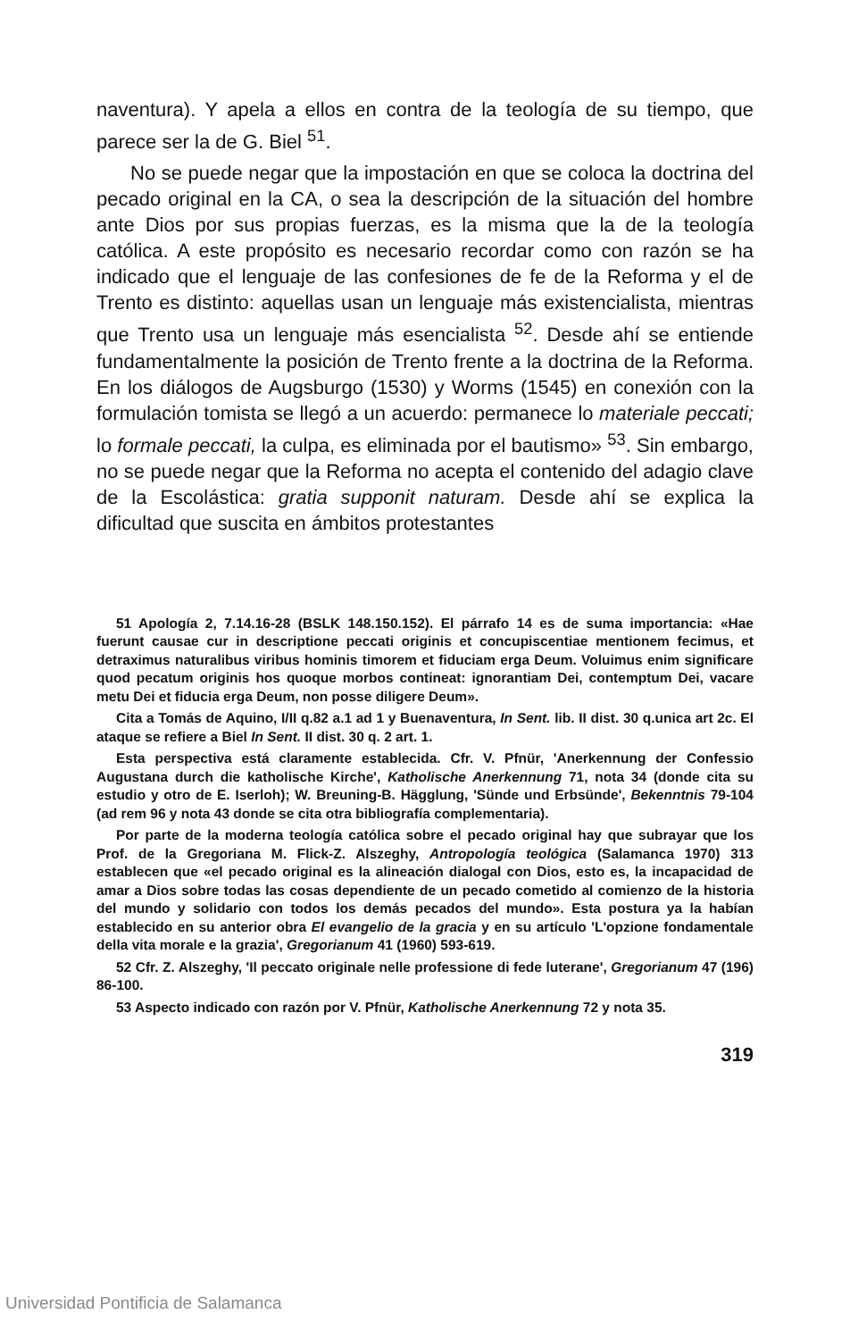naventura). Y apela a ellos en contra de la teología de su tiempo, que parece ser la de G. Biel <sup>51</sup>.
No se puede negar que la impostación en que se coloca la doctrina del pecado original en la CA, o sea la descripción de la situación del hombre ante Dios por sus propias fuerzas, es la misma que la de la teología católica. A este propósito es necesario recordar como con razón se ha indicado que el lenguaje de las confesiones de fe de la Reforma y el de Trento es distinto: aquellas usan un lenguaje más existencialista, mientras que Trento usa un lenguaje más esencialista <sup>52</sup>. Desde ahí se entiende fundamentalmente la posición de Trento frente a la doctrina de la Reforma. En los diálogos de Augsburgo (1530) y Worms (1545) en conexión con la formulación tomista se llegó a un acuerdo: permanece lo materiale peccati; lo formale peccati, la culpa, es eliminada por el bautismo» <sup>53</sup>. Sin embargo, no se puede negar que la Reforma no acepta el contenido del adagio clave de la Escolástica: gratia supponit naturam. Desde ahí se explica la dificultad que suscita en ámbitos protestantes
51 Apología 2, 7.14.16-28 (BSLK 148.150.152). El párrafo 14 es de suma importancia: «Hae fuerunt causae cur in descriptione peccati originis et concupiscentiae mentionem fecimus, et detraximus naturalibus viribus hominis timorem et fiduciam erga Deum. Voluimus enim significare quod pecatum originis hos quoque morbos contineat: ignorantiam Dei, contemptum Dei, vacare metu Dei et fiducia erga Deum, non posse diligere Deum».
Cita a Tomás de Aquino, I/II q.82 a.1 ad 1 y Buenaventura, In Sent. lib. II dist. 30 q.unica art 2c. El ataque se refiere a Biel In Sent. II dist. 30 q. 2 art. 1.
Esta perspectiva está claramente establecida. Cfr. V. Pfnür, 'Anerkennung der Confessio Augustana durch die katholische Kirche', Katholische Anerkennung 71, nota 34 (donde cita su estudio y otro de E. Iserloh); W. Breuning-B. Hägglung, 'Sünde und Erbsünde', Bekenntnis 79-104 (ad rem 96 y nota 43 donde se cita otra bibliografía complementaria).
Por parte de la moderna teología católica sobre el pecado original hay que subrayar que los Prof. de la Gregoriana M. Flick-Z. Alszeghy, Antropología teológica (Salamanca 1970) 313 establecen que «el pecado original es la alineación dialogal con Dios, esto es, la incapacidad de amar a Dios sobre todas las cosas dependiente de un pecado cometido al comienzo de la historia del mundo y solidario con todos los demás pecados del mundo». Esta postura ya la habían establecido en su anterior obra El evangelio de la gracia y en su artículo 'L'opzione fondamentale della vita morale e la grazia', Gregorianum 41 (1960) 593-619.
52 Cfr. Z. Alszeghy, 'Il peccato originale nelle professione di fede luterane', Gregorianum 47 (196) 86-100.
53 Aspecto indicado con razón por V. Pfnür, Katholische Anerkennung 72 y nota 35.
319
Universidad Pontificia de Salamanca